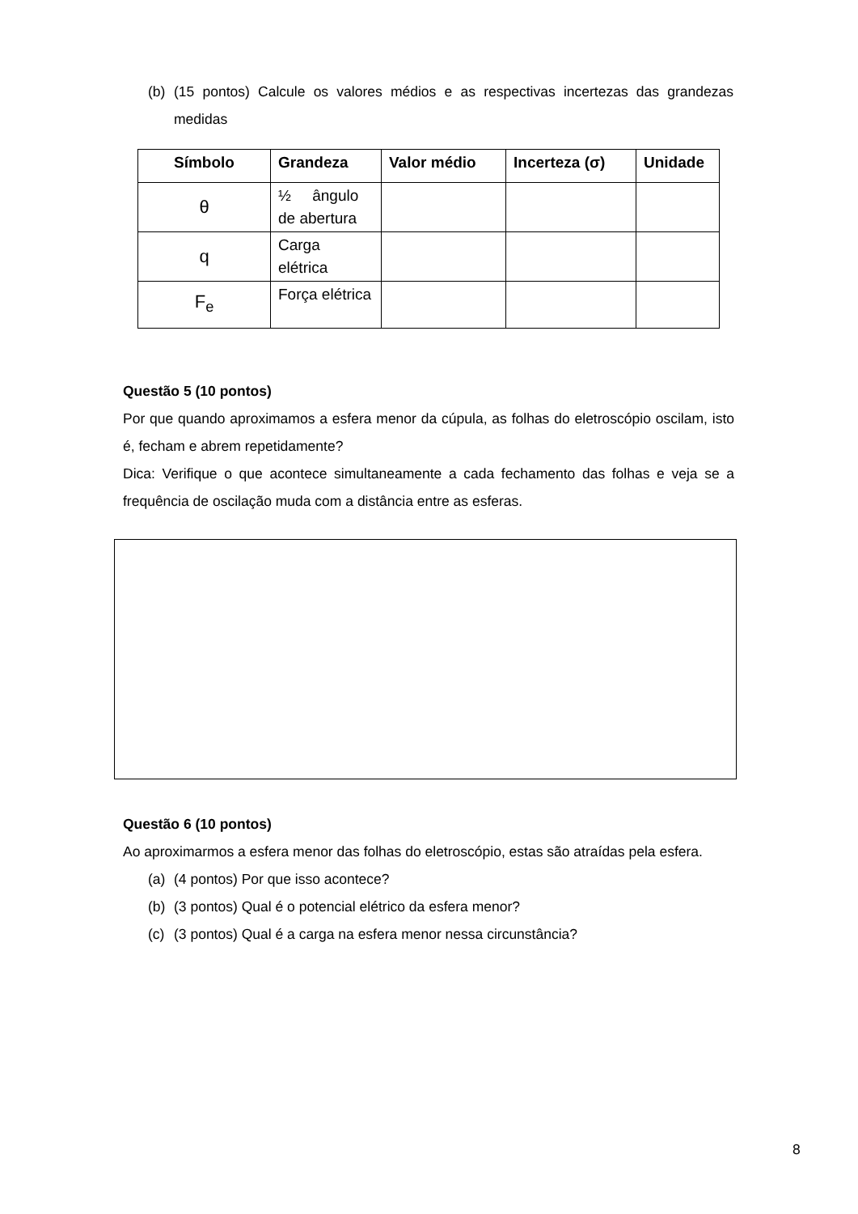(b) (15 pontos) Calcule os valores médios e as respectivas incertezas das grandezas medidas
| Símbolo | Grandeza | Valor médio | Incerteza (σ) | Unidade |
| --- | --- | --- | --- | --- |
| θ | ½ ângulo de abertura | | | |
| q | Carga elétrica | | | |
| F<sub>e</sub> | Força elétrica | | | |
Questão 5 (10 pontos)
Por que quando aproximamos a esfera menor da cúpula, as folhas do eletroscópio oscilam, isto é, fecham e abrem repetidamente?
Dica: Verifique o que acontece simultaneamente a cada fechamento das folhas e veja se a frequência de oscilação muda com a distância entre as esferas.
Questão 6 (10 pontos)
Ao aproximarmos a esfera menor das folhas do eletroscópio, estas são atraídas pela esfera.
(a) (4 pontos) Por que isso acontece?
(b) (3 pontos) Qual é o potencial elétrico da esfera menor?
(c) (3 pontos) Qual é a carga na esfera menor nessa circunstância?
8